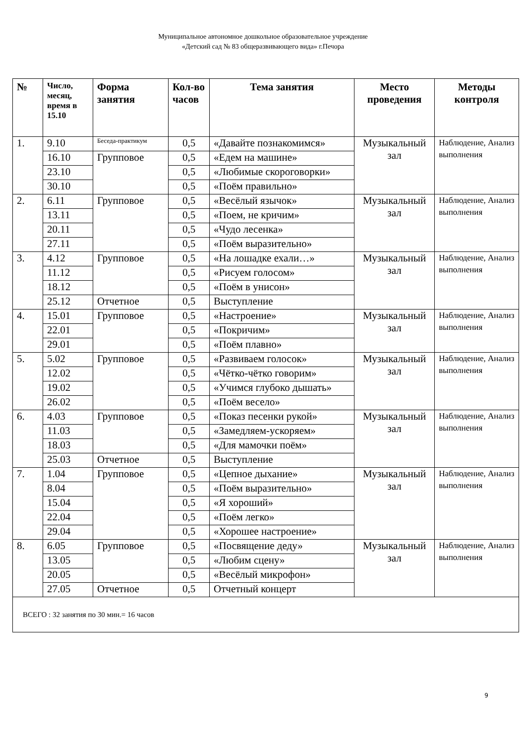Муниципальное автономное дошкольное образовательное учреждение
«Детский сад № 83 общеразвивающего вида» г.Печора
| № | Число, месяц, время в 15.10 | Форма занятия | Кол-во часов | Тема занятия | Место проведения | Методы контроля |
| --- | --- | --- | --- | --- | --- | --- |
| 1. | 9.10 | Беседа-практикум | 0,5 | «Давайте познакомимся» | Музыкальный зал | Наблюдение, Анализ выполнения |
| | 16.10 | Групповое | 0,5 | «Едем на машине» | | |
| | 23.10 | | 0,5 | «Любимые скороговорки» | | |
| | 30.10 | | 0,5 | «Поём правильно» | | |
| 2. | 6.11 | Групповое | 0,5 | «Весёлый язычок» | Музыкальный зал | Наблюдение, Анализ выполнения |
| | 13.11 | | 0,5 | «Поем, не кричим» | | |
| | 20.11 | | 0,5 | «Чудо лесенка» | | |
| | 27.11 | | 0,5 | «Поём выразительно» | | |
| 3. | 4.12 | Групповое | 0,5 | «На лошадке ехали…» | Музыкальный зал | Наблюдение, Анализ выполнения |
| | 11.12 | | 0,5 | «Рисуем голосом» | | |
| | 18.12 | | 0,5 | «Поём в унисон» | | |
| | 25.12 | Отчетное | 0,5 | Выступление | | |
| 4. | 15.01 | Групповое | 0,5 | «Настроение» | Музыкальный зал | Наблюдение, Анализ выполнения |
| | 22.01 | | 0,5 | «Покричим» | | |
| | 29.01 | | 0,5 | «Поём плавно» | | |
| 5. | 5.02 | Групповое | 0,5 | «Развиваем голосок» | Музыкальный зал | Наблюдение, Анализ выполнения |
| | 12.02 | | 0,5 | «Чётко-чётко говорим» | | |
| | 19.02 | | 0,5 | «Учимся глубоко дышать» | | |
| | 26.02 | | 0,5 | «Поём весело» | | |
| 6. | 4.03 | Групповое | 0,5 | «Показ песенки рукой» | Музыкальный зал | Наблюдение, Анализ выполнения |
| | 11.03 | | 0,5 | «Замедляем-ускоряем» | | |
| | 18.03 | | 0,5 | «Для мамочки поём» | | |
| | 25.03 | Отчетное | 0,5 | Выступление | | |
| 7. | 1.04 | Групповое | 0,5 | «Цепное дыхание» | Музыкальный зал | Наблюдение, Анализ выполнения |
| | 8.04 | | 0,5 | «Поём выразительно» | | |
| | 15.04 | | 0,5 | «Я хороший» | | |
| | 22.04 | | 0,5 | «Поём легко» | | |
| | 29.04 | | 0,5 | «Хорошее настроение» | | |
| 8. | 6.05 | Групповое | 0,5 | «Посвящение деду» | Музыкальный зал | Наблюдение, Анализ выполнения |
| | 13.05 | | 0,5 | «Любим сцену» | | |
| | 20.05 | | 0,5 | «Весёлый микрофон» | | |
| | 27.05 | Отчетное | 0,5 | Отчетный концерт | | |
| ВСЕГО : 32 занятия по 30 мин.= 16 часов | | | | | | |
9